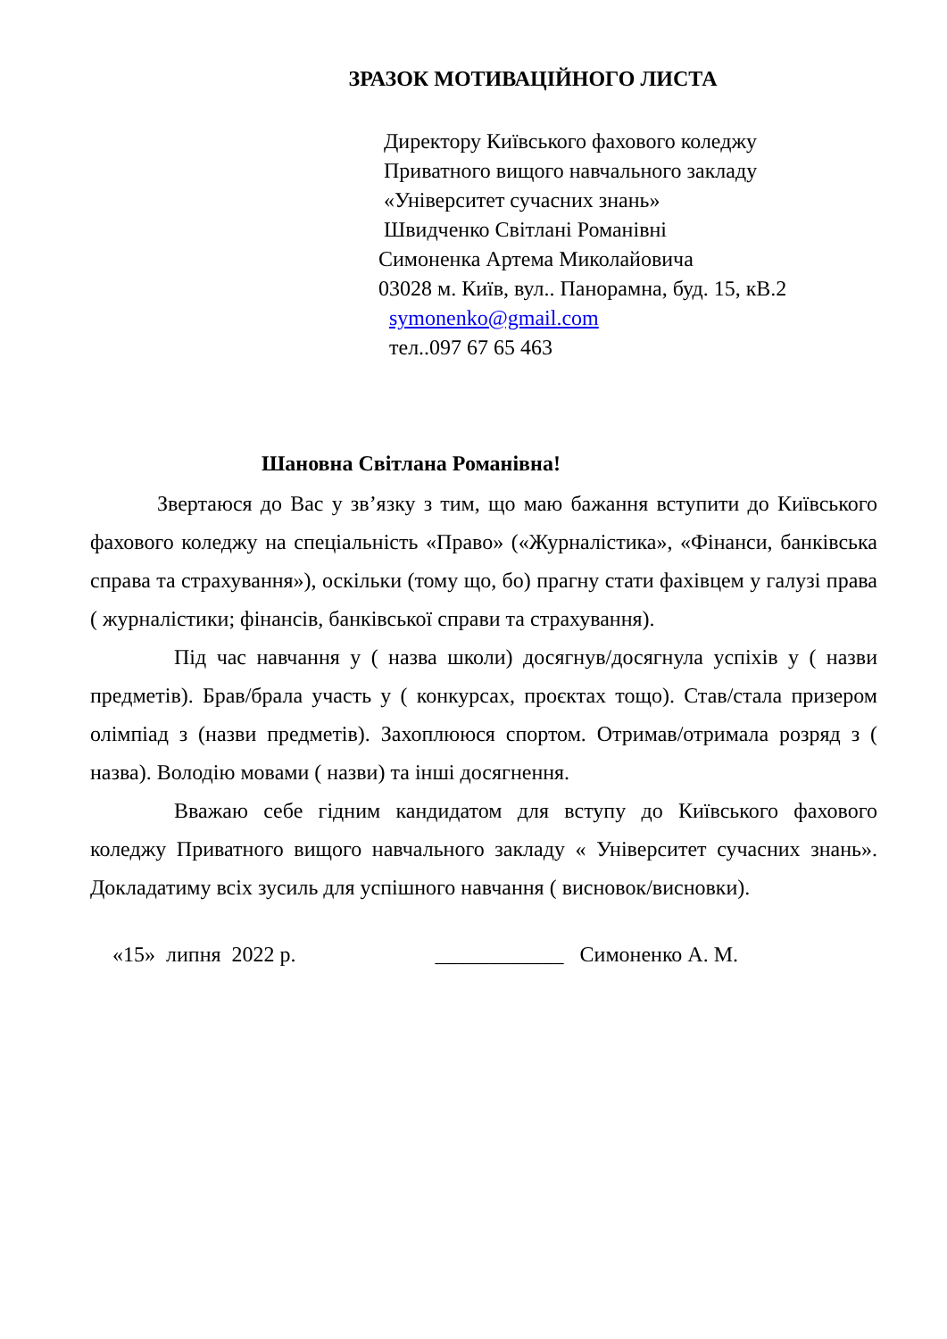ЗРАЗОК МОТИВАЦІЙНОГО ЛИСТА
Директору Київського фахового коледжу
Приватного вищого навчального закладу
«Університет сучасних знань»
Швидченко Світлані Романівні
Симоненка Артема Миколайовича
03028 м. Київ, вул.. Панорамна, буд. 15, кВ.2
symonenko@gmail.com
тел..097 67 65 463
Шановна Світлана Романівна!
Звертаюся до Вас у зв’язку з тим, що маю бажання вступити до Київського фахового коледжу на спеціальність «Право» («Журналістика», «Фінанси, банківська справа та страхування»), оскільки (тому що, бо) прагну стати фахівцем у галузі права ( журналістики; фінансів, банківської справи та страхування).
Під час навчання у ( назва школи) досягнув/досягнула успіхів у ( назви предметів). Брав/брала участь у ( конкурсах, проєктах тощо). Став/стала призером олімпіад з (назви предметів). Захоплююся спортом. Отримав/отримала розряд з ( назва). Володію мовами ( назви) та інші досягнення.
Вважаю себе гідним кандидатом для вступу до Київського фахового коледжу Приватного вищого навчального закладу « Університет сучасних знань». Докладатиму всіх зусиль для успішного навчання ( висновок/висновки).
«15» липня 2022 р. ____________ Симоненко А. М.